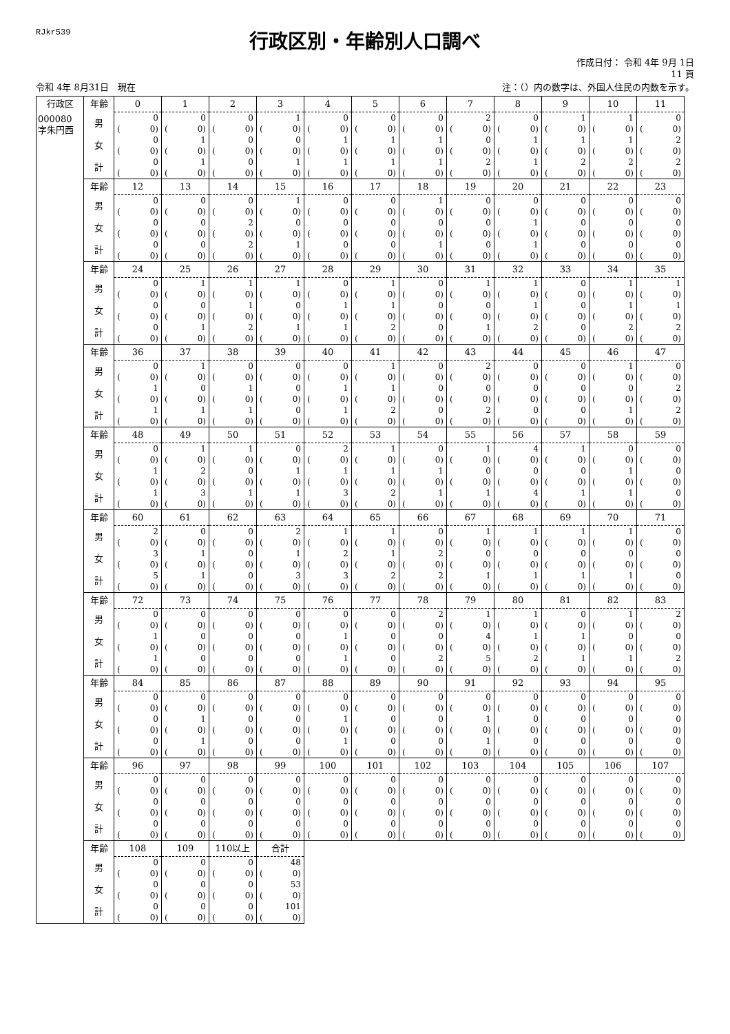RJkr539
行政区別・年齢別人口調べ
作成日付： 令和 4年 9月 1日
11 頁
令和 4年 8月31日　現在 注：（）内の数字は、外国人住民の内数を示す。
| 行政区 | 年齢 | 0 | 1 | 2 | 3 | 4 | 5 | 6 | 7 | 8 | 9 | 10 | 11 |
| 000080 字朱円西 | 男 | 0 | 0 | 0 | 1 | 0 | 0 | 0 | 2 | 0 | 1 | 1 | 0 |
| | | ( 0) | ( 0) | ( 0) | ( 0) | ( 0) | ( 0) | ( 0) | ( 0) | ( 0) | ( 0) | ( 0) | ( 0) |
| | 女 | 0 | 1 | 0 | 0 | 1 | 1 | 1 | 0 | 1 | 1 | 1 | 2 |
| | | ( 0) | ( 0) | ( 0) | ( 0) | ( 0) | ( 0) | ( 0) | ( 0) | ( 0) | ( 0) | ( 0) | ( 0) |
| | 計 | 0 | 1 | 0 | 1 | 1 | 1 | 1 | 2 | 1 | 2 | 2 | 2 |
| | | ( 0) | ( 0) | ( 0) | ( 0) | ( 0) | ( 0) | ( 0) | ( 0) | ( 0) | ( 0) | ( 0) | ( 0) |
| | 年齢 | 12 | 13 | 14 | 15 | 16 | 17 | 18 | 19 | 20 | 21 | 22 | 23 |
| | 男 | 0 | 0 | 0 | 1 | 0 | 0 | 1 | 0 | 0 | 0 | 0 | 0 |
| | | ( 0) | ( 0) | ( 0) | ( 0) | ( 0) | ( 0) | ( 0) | ( 0) | ( 0) | ( 0) | ( 0) | ( 0) |
| | 女 | 0 | 0 | 2 | 0 | 0 | 0 | 0 | 0 | 1 | 0 | 0 | 0 |
| | | ( 0) | ( 0) | ( 0) | ( 0) | ( 0) | ( 0) | ( 0) | ( 0) | ( 0) | ( 0) | ( 0) | ( 0) |
| | 計 | 0 | 0 | 2 | 1 | 0 | 0 | 1 | 0 | 1 | 0 | 0 | 0 |
| | | ( 0) | ( 0) | ( 0) | ( 0) | ( 0) | ( 0) | ( 0) | ( 0) | ( 0) | ( 0) | ( 0) | ( 0) |
| | 年齢 | 24 | 25 | 26 | 27 | 28 | 29 | 30 | 31 | 32 | 33 | 34 | 35 |
| | 男 | 0 | 1 | 1 | 1 | 0 | 1 | 0 | 1 | 1 | 0 | 1 | 1 |
| | | ( 0) | ( 0) | ( 0) | ( 0) | ( 0) | ( 0) | ( 0) | ( 0) | ( 0) | ( 0) | ( 0) | ( 0) |
| | 女 | 0 | 0 | 1 | 0 | 1 | 1 | 0 | 0 | 1 | 0 | 1 | 1 |
| | | ( 0) | ( 0) | ( 0) | ( 0) | ( 0) | ( 0) | ( 0) | ( 0) | ( 0) | ( 0) | ( 0) | ( 0) |
| | 計 | 0 | 1 | 2 | 1 | 1 | 2 | 0 | 1 | 2 | 0 | 2 | 2 |
| | | ( 0) | ( 0) | ( 0) | ( 0) | ( 0) | ( 0) | ( 0) | ( 0) | ( 0) | ( 0) | ( 0) | ( 0) |
| | 年齢 | 36 | 37 | 38 | 39 | 40 | 41 | 42 | 43 | 44 | 45 | 46 | 47 |
| | 男 | 0 | 1 | 0 | 0 | 0 | 1 | 0 | 2 | 0 | 0 | 1 | 0 |
| | | ( 0) | ( 0) | ( 0) | ( 0) | ( 0) | ( 0) | ( 0) | ( 0) | ( 0) | ( 0) | ( 0) | ( 0) |
| | 女 | 1 | 0 | 1 | 0 | 1 | 1 | 0 | 0 | 0 | 0 | 0 | 2 |
| | | ( 0) | ( 0) | ( 0) | ( 0) | ( 0) | ( 0) | ( 0) | ( 0) | ( 0) | ( 0) | ( 0) | ( 0) |
| | 計 | 1 | 1 | 1 | 0 | 1 | 2 | 0 | 2 | 0 | 0 | 1 | 2 |
| | | ( 0) | ( 0) | ( 0) | ( 0) | ( 0) | ( 0) | ( 0) | ( 0) | ( 0) | ( 0) | ( 0) | ( 0) |
| | 年齢 | 48 | 49 | 50 | 51 | 52 | 53 | 54 | 55 | 56 | 57 | 58 | 59 |
| | 男 | 0 | 1 | 1 | 0 | 2 | 1 | 0 | 1 | 4 | 1 | 0 | 0 |
| | | ( 0) | ( 0) | ( 0) | ( 0) | ( 0) | ( 0) | ( 0) | ( 0) | ( 0) | ( 0) | ( 0) | ( 0) |
| | 女 | 1 | 2 | 0 | 1 | 1 | 1 | 1 | 0 | 0 | 0 | 1 | 0 |
| | | ( 0) | ( 0) | ( 0) | ( 0) | ( 0) | ( 0) | ( 0) | ( 0) | ( 0) | ( 0) | ( 0) | ( 0) |
| | 計 | 1 | 3 | 1 | 1 | 3 | 2 | 1 | 1 | 4 | 1 | 1 | 0 |
| | | ( 0) | ( 0) | ( 0) | ( 0) | ( 0) | ( 0) | ( 0) | ( 0) | ( 0) | ( 0) | ( 0) | ( 0) |
| | 年齢 | 60 | 61 | 62 | 63 | 64 | 65 | 66 | 67 | 68 | 69 | 70 | 71 |
| | 男 | 2 | 0 | 0 | 2 | 1 | 1 | 0 | 1 | 1 | 1 | 1 | 0 |
| | | ( 0) | ( 0) | ( 0) | ( 0) | ( 0) | ( 0) | ( 0) | ( 0) | ( 0) | ( 0) | ( 0) | ( 0) |
| | 女 | 3 | 1 | 0 | 1 | 2 | 1 | 2 | 0 | 0 | 0 | 0 | 0 |
| | | ( 0) | ( 0) | ( 0) | ( 0) | ( 0) | ( 0) | ( 0) | ( 0) | ( 0) | ( 0) | ( 0) | ( 0) |
| | 計 | 5 | 1 | 0 | 3 | 3 | 2 | 2 | 1 | 1 | 1 | 1 | 0 |
| | | ( 0) | ( 0) | ( 0) | ( 0) | ( 0) | ( 0) | ( 0) | ( 0) | ( 0) | ( 0) | ( 0) | ( 0) |
| | 年齢 | 72 | 73 | 74 | 75 | 76 | 77 | 78 | 79 | 80 | 81 | 82 | 83 |
| | 男 | 0 | 0 | 0 | 0 | 0 | 0 | 2 | 1 | 1 | 0 | 1 | 2 |
| | | ( 0) | ( 0) | ( 0) | ( 0) | ( 0) | ( 0) | ( 0) | ( 0) | ( 0) | ( 0) | ( 0) | ( 0) |
| | 女 | 1 | 0 | 0 | 0 | 1 | 0 | 0 | 4 | 1 | 1 | 0 | 0 |
| | | ( 0) | ( 0) | ( 0) | ( 0) | ( 0) | ( 0) | ( 0) | ( 0) | ( 0) | ( 0) | ( 0) | ( 0) |
| | 計 | 1 | 0 | 0 | 0 | 1 | 0 | 2 | 5 | 2 | 1 | 1 | 2 |
| | | ( 0) | ( 0) | ( 0) | ( 0) | ( 0) | ( 0) | ( 0) | ( 0) | ( 0) | ( 0) | ( 0) | ( 0) |
| | 年齢 | 84 | 85 | 86 | 87 | 88 | 89 | 90 | 91 | 92 | 93 | 94 | 95 |
| | 男 | 0 | 0 | 0 | 0 | 0 | 0 | 0 | 0 | 0 | 0 | 0 | 0 |
| | | ( 0) | ( 0) | ( 0) | ( 0) | ( 0) | ( 0) | ( 0) | ( 0) | ( 0) | ( 0) | ( 0) | ( 0) |
| | 女 | 0 | 1 | 0 | 0 | 1 | 0 | 0 | 1 | 0 | 0 | 0 | 0 |
| | | ( 0) | ( 0) | ( 0) | ( 0) | ( 0) | ( 0) | ( 0) | ( 0) | ( 0) | ( 0) | ( 0) | ( 0) |
| | 計 | 0 | 1 | 0 | 0 | 1 | 0 | 0 | 1 | 0 | 0 | 0 | 0 |
| | | ( 0) | ( 0) | ( 0) | ( 0) | ( 0) | ( 0) | ( 0) | ( 0) | ( 0) | ( 0) | ( 0) | ( 0) |
| | 年齢 | 96 | 97 | 98 | 99 | 100 | 101 | 102 | 103 | 104 | 105 | 106 | 107 |
| | 男 | 0 | 0 | 0 | 0 | 0 | 0 | 0 | 0 | 0 | 0 | 0 | 0 |
| | | ( 0) | ( 0) | ( 0) | ( 0) | ( 0) | ( 0) | ( 0) | ( 0) | ( 0) | ( 0) | ( 0) | ( 0) |
| | 女 | 0 | 0 | 0 | 0 | 0 | 0 | 0 | 0 | 0 | 0 | 0 | 0 |
| | | ( 0) | ( 0) | ( 0) | ( 0) | ( 0) | ( 0) | ( 0) | ( 0) | ( 0) | ( 0) | ( 0) | ( 0) |
| | 計 | 0 | 0 | 0 | 0 | 0 | 0 | 0 | 0 | 0 | 0 | 0 | 0 |
| | | ( 0) | ( 0) | ( 0) | ( 0) | ( 0) | ( 0) | ( 0) | ( 0) | ( 0) | ( 0) | ( 0) | ( 0) |
| | 年齢 | 108 | 109 | 110以上 | 合計 | | | | | | | | |
| | 男 | 0 | 0 | 0 | 48 | | | | | | | | |
| | | ( 0) | ( 0) | ( 0) | ( 0) | | | | | | | | |
| | 女 | 0 | 0 | 0 | 53 | | | | | | | | |
| | | ( 0) | ( 0) | ( 0) | ( 0) | | | | | | | | |
| | 計 | 0 | 0 | 0 | 101 | | | | | | | | |
| | | ( 0) | ( 0) | ( 0) | ( 0) | | | | | | | | |